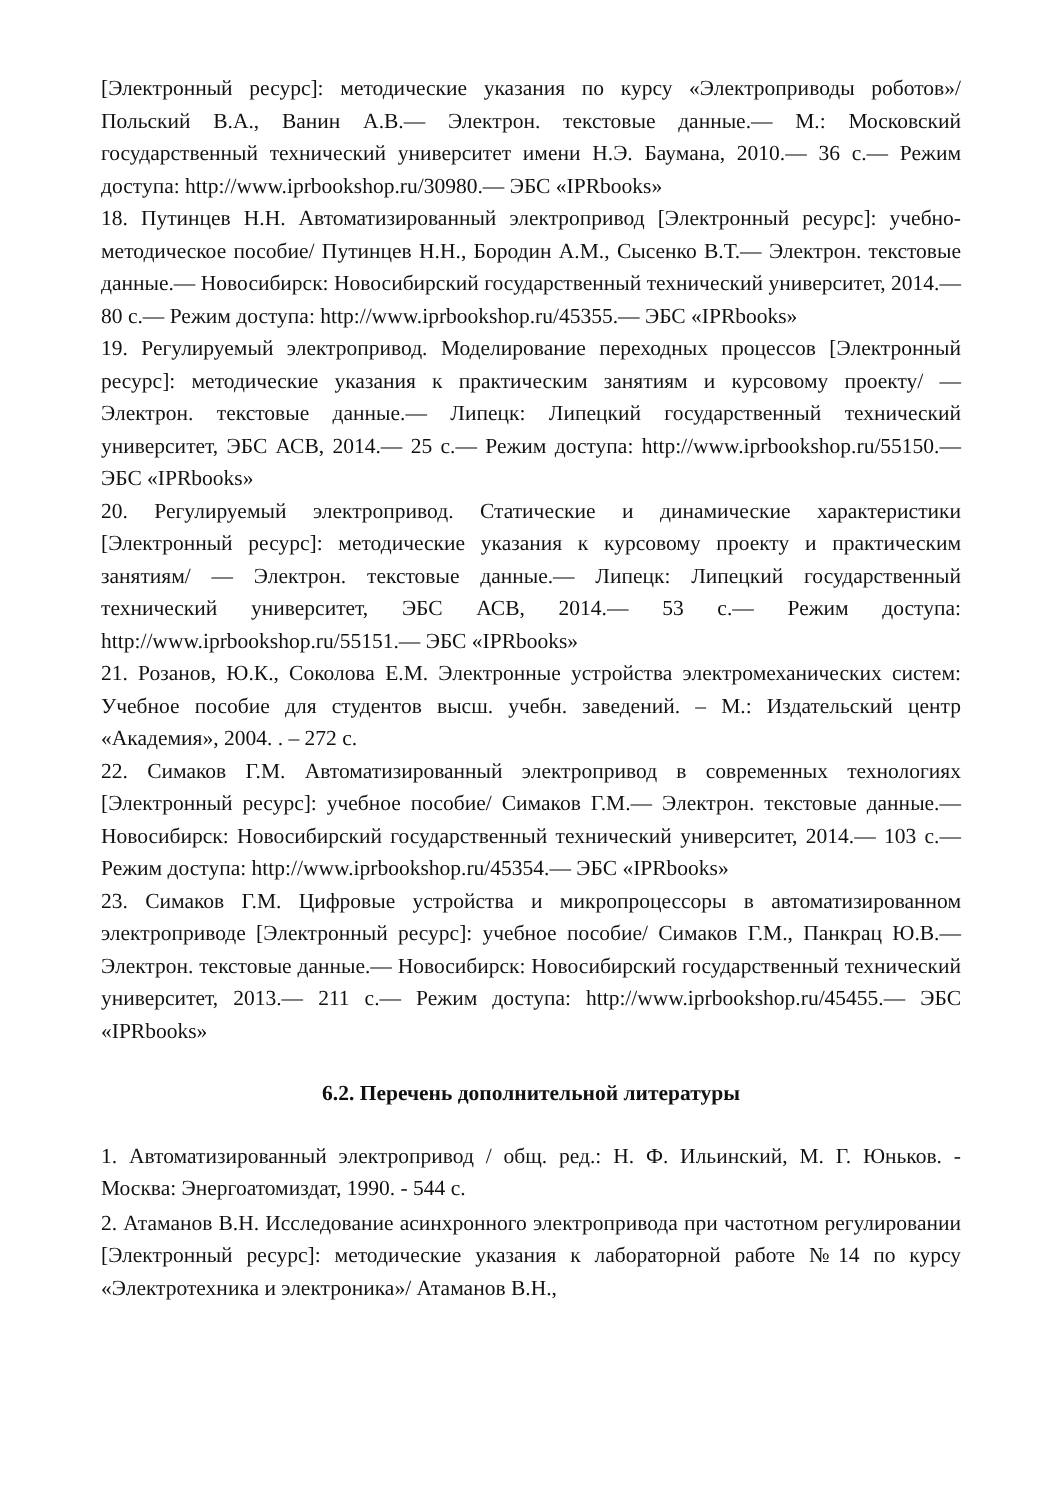[Электронный ресурс]: методические указания по курсу «Электроприводы роботов»/ Польский В.А., Ванин А.В.— Электрон. текстовые данные.— М.: Московский государственный технический университет имени Н.Э. Баумана, 2010.— 36 с.— Режим доступа: http://www.iprbookshop.ru/30980.— ЭБС «IPRbooks»
18. Путинцев Н.Н. Автоматизированный электропривод [Электронный ресурс]: учебно-методическое пособие/ Путинцев Н.Н., Бородин А.М., Сысенко В.Т.— Электрон. текстовые данные.— Новосибирск: Новосибирский государственный технический университет, 2014.— 80 с.— Режим доступа: http://www.iprbookshop.ru/45355.— ЭБС «IPRbooks»
19. Регулируемый электропривод. Моделирование переходных процессов [Электронный ресурс]: методические указания к практическим занятиям и курсовому проекту/ — Электрон. текстовые данные.— Липецк: Липецкий государственный технический университет, ЭБС АСВ, 2014.— 25 с.— Режим доступа: http://www.iprbookshop.ru/55150.— ЭБС «IPRbooks»
20. Регулируемый электропривод. Статические и динамические характеристики [Электронный ресурс]: методические указания к курсовому проекту и практическим занятиям/ — Электрон. текстовые данные.— Липецк: Липецкий государственный технический университет, ЭБС АСВ, 2014.— 53 с.— Режим доступа: http://www.iprbookshop.ru/55151.— ЭБС «IPRbooks»
21. Розанов, Ю.К., Соколова Е.М. Электронные устройства электромеханических систем: Учебное пособие для студентов высш. учебн. заведений. – М.: Издательский центр «Академия», 2004. . – 272 с.
22. Симаков Г.М. Автоматизированный электропривод в современных технологиях [Электронный ресурс]: учебное пособие/ Симаков Г.М.— Электрон. текстовые данные.— Новосибирск: Новосибирский государственный технический университет, 2014.— 103 с.— Режим доступа: http://www.iprbookshop.ru/45354.— ЭБС «IPRbooks»
23. Симаков Г.М. Цифровые устройства и микропроцессоры в автоматизированном электроприводе [Электронный ресурс]: учебное пособие/ Симаков Г.М., Панкрац Ю.В.— Электрон. текстовые данные.— Новосибирск: Новосибирский государственный технический университет, 2013.— 211 с.— Режим доступа: http://www.iprbookshop.ru/45455.— ЭБС «IPRbooks»
6.2. Перечень дополнительной литературы
1. Автоматизированный электропривод / общ. ред.: Н. Ф. Ильинский, М. Г. Юньков. - Москва: Энергоатомиздат, 1990. - 544 с.
2. Атаманов В.Н. Исследование асинхронного электропривода при частотном регулировании [Электронный ресурс]: методические указания к лабораторной работе №14 по курсу «Электротехника и электроника»/ Атаманов В.Н.,